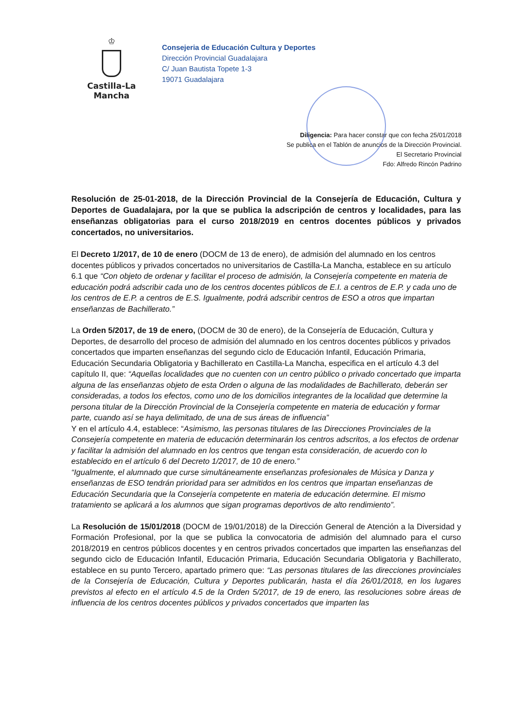♔
Castilla-La Mancha
Consejeria de Educación Cultura y Deportes
Dirección Provincial Guadalajara
C/ Juan Bautista Topete 1-3
19071 Guadalajara
Diligencia: Para hacer constar que con fecha 25/01/2018
Se publica en el Tablón de anuncios de la Dirección Provincial.
El Secretario Provincial
Fdo: Alfredo Rincón Padrino
Resolución de 25-01-2018, de la Dirección Provincial de la Consejería de Educación, Cultura y Deportes de Guadalajara, por la que se publica la adscripción de centros y localidades, para las enseñanzas obligatorias para el curso 2018/2019 en centros docentes públicos y privados concertados, no universitarios.
El Decreto 1/2017, de 10 de enero (DOCM de 13 de enero), de admisión del alumnado en los centros docentes públicos y privados concertados no universitarios de Castilla-La Mancha, establece en su artículo 6.1 que “Con objeto de ordenar y facilitar el proceso de admisión, la Consejería competente en materia de educación podrá adscribir cada uno de los centros docentes públicos de E.I. a centros de E.P. y cada uno de los centros de E.P. a centros de E.S. Igualmente, podrá adscribir centros de ESO a otros que impartan enseñanzas de Bachillerato.”
La Orden 5/2017, de 19 de enero, (DOCM de 30 de enero), de la Consejería de Educación, Cultura y Deportes, de desarrollo del proceso de admisión del alumnado en los centros docentes públicos y privados concertados que imparten enseñanzas del segundo ciclo de Educación Infantil, Educación Primaria, Educación Secundaria Obligatoria y Bachillerato en Castilla-La Mancha, especifica en el artículo 4.3 del capítulo II, que: “Aquellas localidades que no cuenten con un centro público o privado concertado que imparta alguna de las enseñanzas objeto de esta Orden o alguna de las modalidades de Bachillerato, deberán ser consideradas, a todos los efectos, como uno de los domicilios integrantes de la localidad que determine la persona titular de la Dirección Provincial de la Consejería competente en materia de educación y formar parte, cuando así se haya delimitado, de una de sus áreas de influencia”
Y en el artículo 4.4, establece: “Asimismo, las personas titulares de las Direcciones Provinciales de la Consejería competente en materia de educación determinarán los centros adscritos, a los efectos de ordenar y facilitar la admisión del alumnado en los centros que tengan esta consideración, de acuerdo con lo establecido en el artículo 6 del Decreto 1/2017, de 10 de enero.”
“Igualmente, el alumnado que curse simultáneamente enseñanzas profesionales de Música y Danza y enseñanzas de ESO tendrán prioridad para ser admitidos en los centros que impartan enseñanzas de Educación Secundaria que la Consejería competente en materia de educación determine. El mismo tratamiento se aplicará a los alumnos que sigan programas deportivos de alto rendimiento”.
La Resolución de 15/01/2018 (DOCM de 19/01/2018) de la Dirección General de Atención a la Diversidad y Formación Profesional, por la que se publica la convocatoria de admisión del alumnado para el curso 2018/2019 en centros públicos docentes y en centros privados concertados que imparten las enseñanzas del segundo ciclo de Educación Infantil, Educación Primaria, Educación Secundaria Obligatoria y Bachillerato, establece en su punto Tercero, apartado primero que: “Las personas titulares de las direcciones provinciales de la Consejería de Educación, Cultura y Deportes publicarán, hasta el día 26/01/2018, en los lugares previstos al efecto en el artículo 4.5 de la Orden 5/2017, de 19 de enero, las resoluciones sobre áreas de influencia de los centros docentes públicos y privados concertados que imparten las